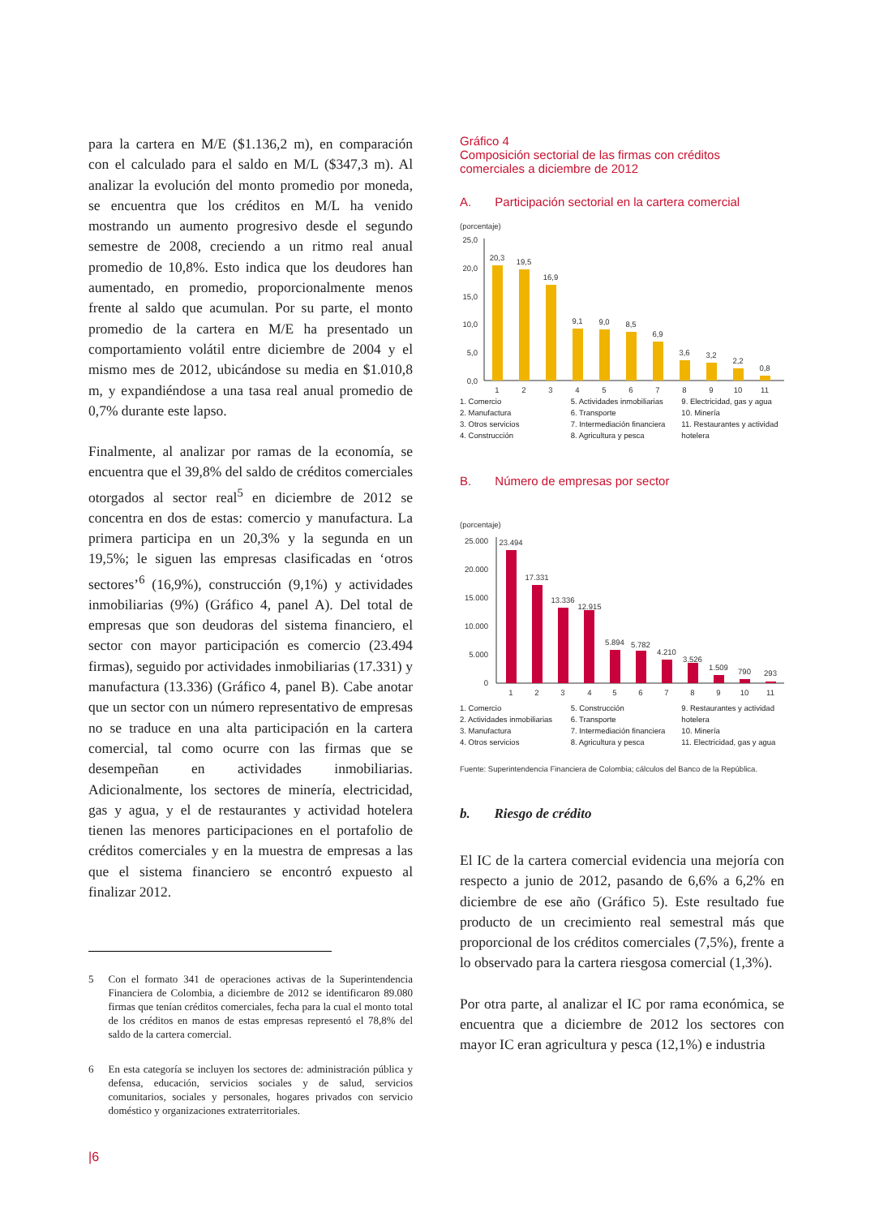para la cartera en M/E ($1.136,2 m), en comparación con el calculado para el saldo en M/L ($347,3 m). Al analizar la evolución del monto promedio por moneda, se encuentra que los créditos en M/L ha venido mostrando un aumento progresivo desde el segundo semestre de 2008, creciendo a un ritmo real anual promedio de 10,8%. Esto indica que los deudores han aumentado, en promedio, proporcionalmente menos frente al saldo que acumulan. Por su parte, el monto promedio de la cartera en M/E ha presentado un comportamiento volátil entre diciembre de 2004 y el mismo mes de 2012, ubicándose su media en $1.010,8 m, y expandiéndose a una tasa real anual promedio de 0,7% durante este lapso.
Finalmente, al analizar por ramas de la economía, se encuentra que el 39,8% del saldo de créditos comerciales otorgados al sector real<sup>5</sup> en diciembre de 2012 se concentra en dos de estas: comercio y manufactura. La primera participa en un 20,3% y la segunda en un 19,5%; le siguen las empresas clasificadas en ‘otros sectores’<sup>6</sup> (16,9%), construcción (9,1%) y actividades inmobiliarias (9%) (Gráfico 4, panel A). Del total de empresas que son deudoras del sistema financiero, el sector con mayor participación es comercio (23.494 firmas), seguido por actividades inmobiliarias (17.331) y manufactura (13.336) (Gráfico 4, panel B). Cabe anotar que un sector con un número representativo de empresas no se traduce en una alta participación en la cartera comercial, tal como ocurre con las firmas que se desempeñan en actividades inmobiliarias. Adicionalmente, los sectores de minería, electricidad, gas y agua, y el de restaurantes y actividad hotelera tienen las menores participaciones en el portafolio de créditos comerciales y en la muestra de empresas a las que el sistema financiero se encontró expuesto al finalizar 2012.
5 Con el formato 341 de operaciones activas de la Superintendencia Financiera de Colombia, a diciembre de 2012 se identificaron 89.080 firmas que tenían créditos comerciales, fecha para la cual el monto total de los créditos en manos de estas empresas representó el 78,8% del saldo de la cartera comercial.
6 En esta categoría se incluyen los sectores de: administración pública y defensa, educación, servicios sociales y de salud, servicios comunitarios, sociales y personales, hogares privados con servicio doméstico y organizaciones extraterritoriales.
|6
Gráfico 4
Composición sectorial de las firmas con créditos comerciales a diciembre de 2012
A. Participación sectorial en la cartera comercial
(porcentaje)
25,0
20,0
15,0
10,0
5,0
0,0
20,3
19,5
16,9
9,1
9,0
8,5
6,9
3,6
3,2
2,2
0,8
1
2
3
4
5
6
7
8
9
10
11
1. Comercio
2. Manufactura
3. Otros servicios
4. Construcción
5. Actividades inmobiliarias
6. Transporte
7. Intermediación financiera
8. Agricultura y pesca
9. Electricidad, gas y agua
10. Minería
11. Restaurantes y actividad hotelera
B. Número de empresas por sector
(porcentaje)
25.000
20.000
15.000
10.000
5.000
0
23.494
17.331
13.336
12.915
5.894
5.782
4.210
3.526
1.509
790
293
1
2
3
4
5
6
7
8
9
10
11
1. Comercio
2. Actividades inmobiliarias
3. Manufactura
4. Otros servicios
5. Construcción
6. Transporte
7. Intermediación financiera
8. Agricultura y pesca
9. Restaurantes y actividad hotelera
10. Minería
11. Electricidad, gas y agua
Fuente: Superintendencia Financiera de Colombia; cálculos del Banco de la República.
b. Riesgo de crédito
El IC de la cartera comercial evidencia una mejoría con respecto a junio de 2012, pasando de 6,6% a 6,2% en diciembre de ese año (Gráfico 5). Este resultado fue producto de un crecimiento real semestral más que proporcional de los créditos comerciales (7,5%), frente a lo observado para la cartera riesgosa comercial (1,3%).
Por otra parte, al analizar el IC por rama económica, se encuentra que a diciembre de 2012 los sectores con mayor IC eran agricultura y pesca (12,1%) e industria